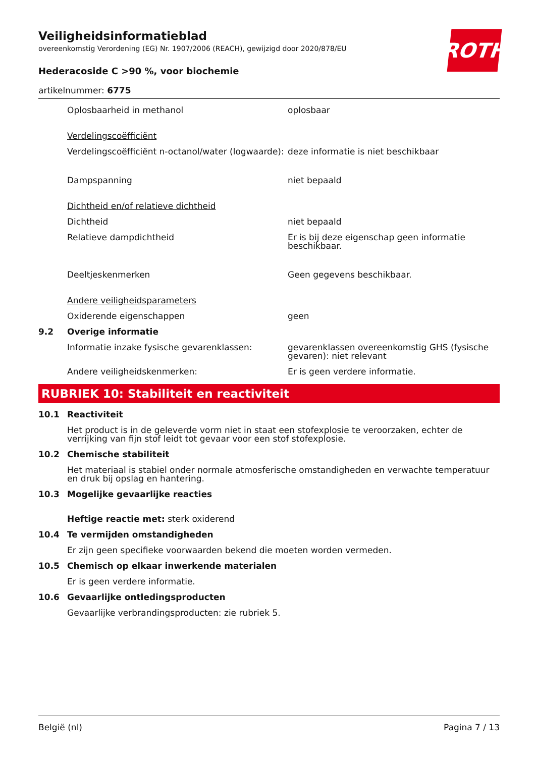ROTH
Veiligheidsinformatieblad
overeenkomstig Verordening (EG) Nr. 1907/2006 (REACH), gewijzigd door 2020/878/EU
Hederacoside C >90 %, voor biochemie
artikelnummer: 6775
Oplosbaarheid in methanol oplosbaar
Verdelingscoëfficiënt
Verdelingscoëfficiënt n-octanol/water (logwaarde):
deze informatie is niet beschikbaar
Dampspanning niet bepaald
Dichtheid en/of relatieve dichtheid
Dichtheid niet bepaald
Relatieve dampdichtheid Er is bij deze eigenschap geen informatie beschikbaar.
Deeltjeskenmerken Geen gegevens beschikbaar.
Andere veiligheidsparameters
Oxiderende eigenschappen geen
9.2 Overige informatie
Informatie inzake fysische gevarenklassen: gevarenklassen overeenkomstig GHS (fysische gevaren): niet relevant
Andere veiligheidskenmerken: Er is geen verdere informatie.
RUBRIEK 10: Stabiliteit en reactiviteit
10.1 Reactiviteit
Het product is in de geleverde vorm niet in staat een stofexplosie te veroorzaken, echter de verrijking van fijn stof leidt tot gevaar voor een stof stofexplosie.
10.2 Chemische stabiliteit
Het materiaal is stabiel onder normale atmosferische omstandigheden en verwachte temperatuur en druk bij opslag en hantering.
10.3 Mogelijke gevaarlijke reacties
Heftige reactie met: sterk oxiderend
10.4 Te vermijden omstandigheden
Er zijn geen specifieke voorwaarden bekend die moeten worden vermeden.
10.5 Chemisch op elkaar inwerkende materialen
Er is geen verdere informatie.
10.6 Gevaarlijke ontledingsproducten
Gevaarlijke verbrandingsproducten: zie rubriek 5.
België (nl) Pagina 7 / 13